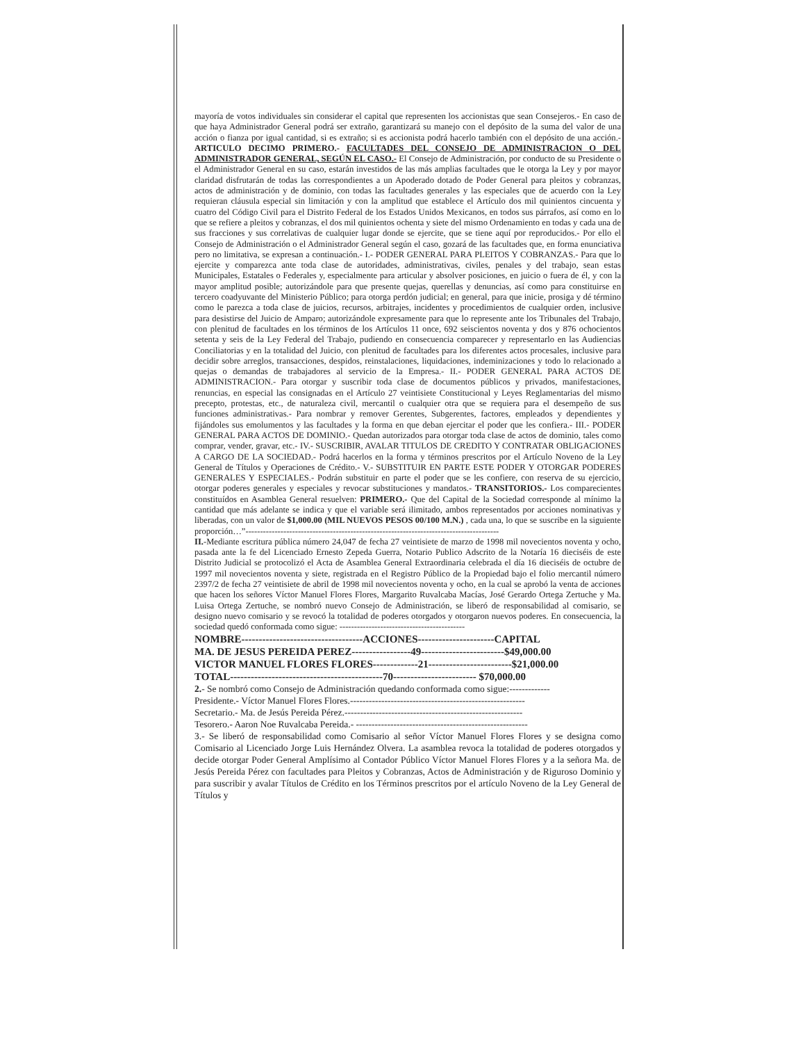mayoría de votos individuales sin considerar el capital que representen los accionistas que sean Consejeros.- En caso de que haya Administrador General podrá ser extraño, garantizará su manejo con el depósito de la suma del valor de una acción o fianza por igual cantidad, si es extraño; si es accionista podrá hacerlo también con el depósito de una acción.- ARTICULO DECIMO PRIMERO.- FACULTADES DEL CONSEJO DE ADMINISTRACION O DEL ADMINISTRADOR GENERAL, SEGÚN EL CASO.- El Consejo de Administración, por conducto de su Presidente o el Administrador General en su caso, estarán investidos de las más amplias facultades que le otorga la Ley y por mayor claridad disfrutarán de todas las correspondientes a un Apoderado dotado de Poder General para pleitos y cobranzas, actos de administración y de dominio, con todas las facultades generales y las especiales que de acuerdo con la Ley requieran cláusula especial sin limitación y con la amplitud que establece el Artículo dos mil quinientos cincuenta y cuatro del Código Civil para el Distrito Federal de los Estados Unidos Mexicanos, en todos sus párrafos, así como en lo que se refiere a pleitos y cobranzas, el dos mil quinientos ochenta y siete del mismo Ordenamiento en todas y cada una de sus fracciones y sus correlativas de cualquier lugar donde se ejercite, que se tiene aquí por reproducidos.- Por ello el Consejo de Administración o el Administrador General según el caso, gozará de las facultades que, en forma enunciativa pero no limitativa, se expresan a continuación.- I.- PODER GENERAL PARA PLEITOS Y COBRANZAS.- Para que lo ejercite y comparezca ante toda clase de autoridades, administrativas, civiles, penales y del trabajo, sean estas Municipales, Estatales o Federales y, especialmente para articular y absolver posiciones, en juicio o fuera de él, y con la mayor amplitud posible; autorizándole para que presente quejas, querellas y denuncias, así como para constituirse en tercero coadyuvante del Ministerio Público; para otorga perdón judicial; en general, para que inicie, prosiga y dé término como le parezca a toda clase de juicios, recursos, arbitrajes, incidentes y procedimientos de cualquier orden, inclusive para desistirse del Juicio de Amparo; autorizándole expresamente para que lo represente ante los Tribunales del Trabajo, con plenitud de facultades en los términos de los Artículos 11 once, 692 seiscientos noventa y dos y 876 ochocientos setenta y seis de la Ley Federal del Trabajo, pudiendo en consecuencia comparecer y representarlo en las Audiencias Conciliatorias y en la totalidad del Juicio, con plenitud de facultades para los diferentes actos procesales, inclusive para decidir sobre arreglos, transacciones, despidos, reinstalaciones, liquidaciones, indeminizaciones y todo lo relacionado a quejas o demandas de trabajadores al servicio de la Empresa.- II.- PODER GENERAL PARA ACTOS DE ADMINISTRACION.- Para otorgar y suscribir toda clase de documentos públicos y privados, manifestaciones, renuncias, en especial las consignadas en el Artículo 27 veintisiete Constitucional y Leyes Reglamentarias del mismo precepto, protestas, etc., de naturaleza civil, mercantil o cualquier otra que se requiera para el desempeño de sus funciones administrativas.- Para nombrar y remover Gerentes, Subgerentes, factores, empleados y dependientes y fijándoles sus emolumentos y las facultades y la forma en que deban ejercitar el poder que les confiera.- III.- PODER GENERAL PARA ACTOS DE DOMINIO.- Quedan autorizados para otorgar toda clase de actos de dominio, tales como comprar, vender, gravar, etc.- IV.- SUSCRIBIR, AVALAR TITULOS DE CREDITO Y CONTRATAR OBLIGACIONES A CARGO DE LA SOCIEDAD.- Podrá hacerlos en la forma y términos prescritos por el Artículo Noveno de la Ley General de Títulos y Operaciones de Crédito.- V.- SUBSTITUIR EN PARTE ESTE PODER Y OTORGAR PODERES GENERALES Y ESPECIALES.- Podrán substituir en parte el poder que se les confiere, con reserva de su ejercicio, otorgar poderes generales y especiales y revocar substituciones y mandatos.- TRANSITORIOS.- Los comparecientes constituídos en Asamblea General resuelven: PRIMERO.- Que del Capital de la Sociedad corresponde al mínimo la cantidad que más adelante se indica y que el variable será ilimitado, ambos representados por acciones nominativas y liberadas, con un valor de $1,000.00 (MIL NUEVOS PESOS 00/100 M.N.) , cada una, lo que se suscribe en la siguiente proporción…”---------------------------------------------------------------------------------------
II.-Mediante escritura pública número 24,047 de fecha 27 veintisiete de marzo de 1998 mil novecientos noventa y ocho, pasada ante la fe del Licenciado Ernesto Zepeda Guerra, Notario Publico Adscrito de la Notaría 16 dieciséis de este Distrito Judicial se protocolizó el Acta de Asamblea General Extraordinaria celebrada el día 16 dieciséis de octubre de 1997 mil novecientos noventa y siete, registrada en el Registro Público de la Propiedad bajo el folio mercantil número 2397/2 de fecha 27 veintisiete de abril de 1998 mil novecientos noventa y ocho, en la cual se aprobó la venta de acciones que hacen los señores Víctor Manuel Flores Flores, Margarito Ruvalcaba Macías, José Gerardo Ortega Zertuche y Ma. Luisa Ortega Zertuche, se nombró nuevo Consejo de Administración, se liberó de responsabilidad al comisario, se designo nuevo comisario y se revocó la totalidad de poderes otorgados y otorgaron nuevos poderes. En consecuencia, la sociedad quedó conformada como sigue: -------------------------------------------
NOMBRE-----------------------------------ACCIONES----------------------CAPITAL
MA. DE JESUS PEREIDA PEREZ-----------------49------------------------$49,000.00
VICTOR MANUEL FLORES FLORES-------------21------------------------$21,000.00
TOTAL--------------------------------------------70------------------------ $70,000.00
2.- Se nombró como Consejo de Administración quedando conformada como sigue:-------------
Presidente.- Víctor Manuel Flores Flores.--------------------------------------------------------
Secretario.- Ma. de Jesús Pereida Pérez.---------------------------------------------------------
Tesorero.- Aaron Noe Ruvalcaba Pereida.- -------------------------------------------------------
3.- Se liberó de responsabilidad como Comisario al señor Víctor Manuel Flores Flores y se designa como Comisario al Licenciado Jorge Luis Hernández Olvera. La asamblea revoca la totalidad de poderes otorgados y decide otorgar Poder General Amplísimo al Contador Público Víctor Manuel Flores Flores y a la señora Ma. de Jesús Pereida Pérez con facultades para Pleitos y Cobranzas, Actos de Administración y de Riguroso Dominio y para suscribir y avalar Títulos de Crédito en los Términos prescritos por el artículo Noveno de la Ley General de Títulos y